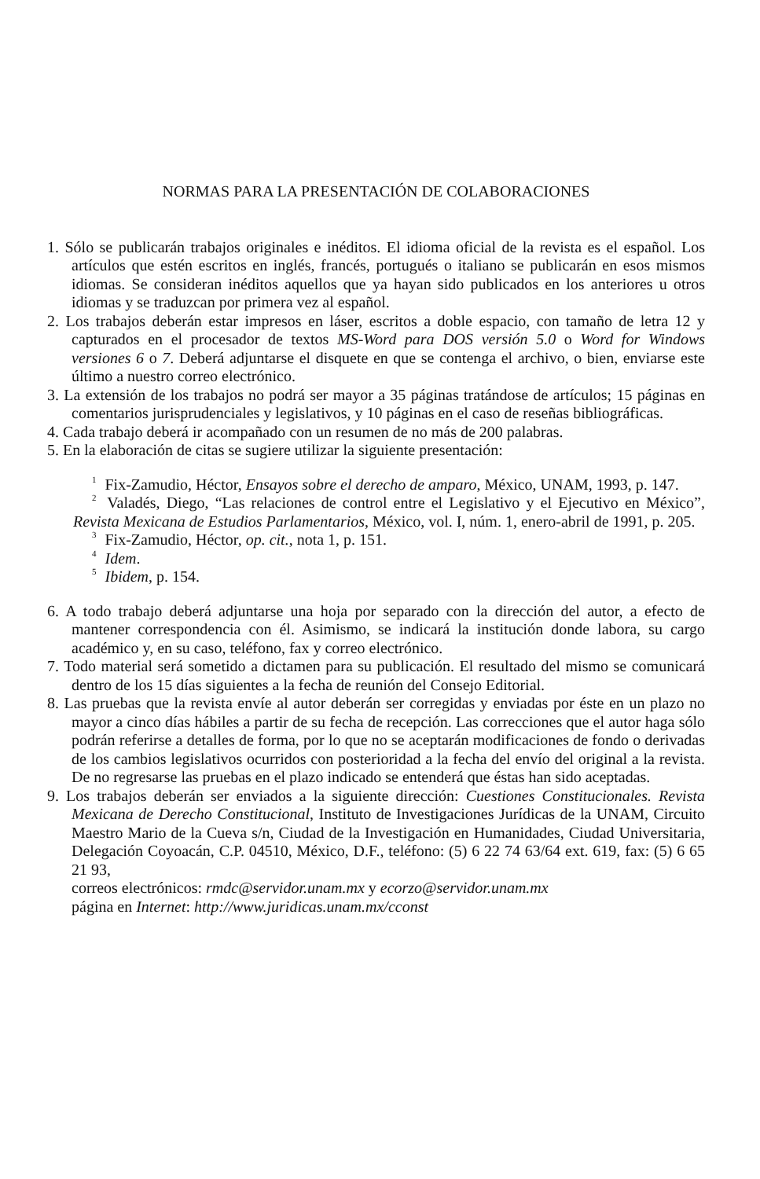NORMAS PARA LA PRESENTACIÓN DE COLABORACIONES
1. Sólo se publicarán trabajos originales e inéditos. El idioma oficial de la revista es el español. Los artículos que estén escritos en inglés, francés, portugués o italiano se publicarán en esos mismos idiomas. Se consideran inéditos aquellos que ya hayan sido publicados en los anteriores u otros idiomas y se traduzcan por primera vez al español.
2. Los trabajos deberán estar impresos en láser, escritos a doble espacio, con tamaño de letra 12 y capturados en el procesador de textos MS-Word para DOS versión 5.0 o Word for Windows versiones 6 o 7. Deberá adjuntarse el disquete en que se contenga el archivo, o bien, enviarse este último a nuestro correo electrónico.
3. La extensión de los trabajos no podrá ser mayor a 35 páginas tratándose de artículos; 15 páginas en comentarios jurisprudenciales y legislativos, y 10 páginas en el caso de reseñas bibliográficas.
4. Cada trabajo deberá ir acompañado con un resumen de no más de 200 palabras.
5. En la elaboración de citas se sugiere utilizar la siguiente presentación:
<sup>1</sup> Fix-Zamudio, Héctor, Ensayos sobre el derecho de amparo, México, UNAM, 1993, p. 147.
<sup>2</sup> Valadés, Diego, “Las relaciones de control entre el Legislativo y el Ejecutivo en México”, Revista Mexicana de Estudios Parlamentarios, México, vol. I, núm. 1, enero-abril de 1991, p. 205.
<sup>3</sup> Fix-Zamudio, Héctor, op. cit., nota 1, p. 151.
<sup>4</sup> Idem.
<sup>5</sup> Ibidem, p. 154.
6. A todo trabajo deberá adjuntarse una hoja por separado con la dirección del autor, a efecto de mantener correspondencia con él. Asimismo, se indicará la institución donde labora, su cargo académico y, en su caso, teléfono, fax y correo electrónico.
7. Todo material será sometido a dictamen para su publicación. El resultado del mismo se comunicará dentro de los 15 días siguientes a la fecha de reunión del Consejo Editorial.
8. Las pruebas que la revista envíe al autor deberán ser corregidas y enviadas por éste en un plazo no mayor a cinco días hábiles a partir de su fecha de recepción. Las correcciones que el autor haga sólo podrán referirse a detalles de forma, por lo que no se aceptarán modificaciones de fondo o derivadas de los cambios legislativos ocurridos con posterioridad a la fecha del envío del original a la revista. De no regresarse las pruebas en el plazo indicado se entenderá que éstas han sido aceptadas.
9. Los trabajos deberán ser enviados a la siguiente dirección: Cuestiones Constitucionales. Revista Mexicana de Derecho Constitucional, Instituto de Investigaciones Jurídicas de la UNAM, Circuito Maestro Mario de la Cueva s/n, Ciudad de la Investigación en Humanidades, Ciudad Universitaria, Delegación Coyoacán, C.P. 04510, México, D.F., teléfono: (5) 6 22 74 63/64 ext. 619, fax: (5) 6 65 21 93,
correos electrónicos: rmdc@servidor.unam.mx y ecorzo@servidor.unam.mx
página en Internet: http://www.juridicas.unam.mx/cconst